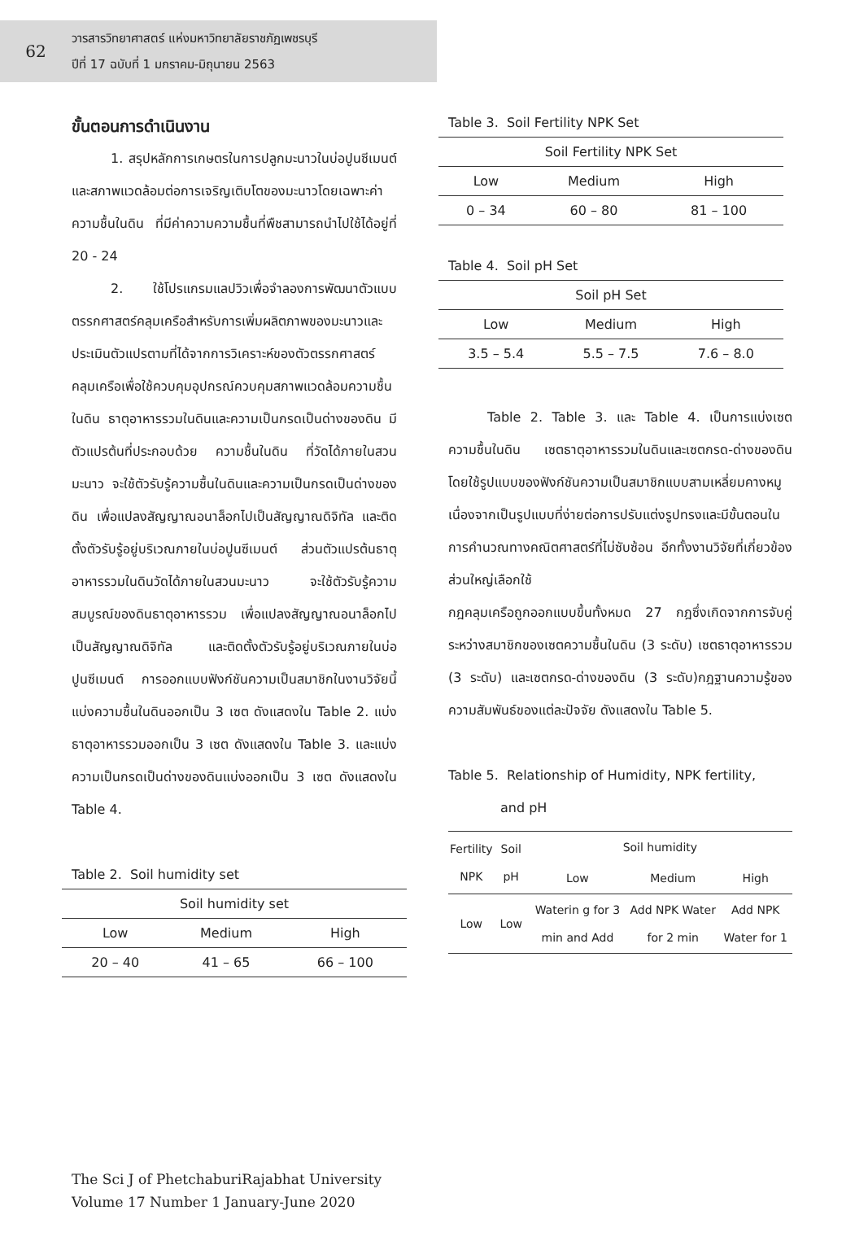62
วารสารวิทยาศาสตร์ แห่งมหาวิทยาลัยราชภัฏเพชรบุรี
ปีที่ 17 ฉบับที่ 1 มกราคม-มิถุนายน 2563
ขั้นตอนการดำเนินงาน
   1. สรุปหลักการเกษตรในการปลูกมะนาวในบ่อปูนซีเมนต์และสภาพแวดล้อมต่อการเจริญเติบโตของมะนาวโดยเฉพาะค่าความชื้นในดิน ที่มีค่าความความชื้นที่พืชสามารถนำไปใช้ได้อยู่ที่ 20 - 24
   2. ใช้โปรแกรมแลปวิวเพื่อจำลองการพัฒนาตัวแบบตรรกศาสตร์คลุมเครือสำหรับการเพิ่มผลิตภาพของมะนาวและประเมินตัวแปรตามที่ได้จากการวิเคราะห์ของตัวตรรกศาสตร์คลุมเครือเพื่อใช้ควบคุมอุปกรณ์ควบคุมสภาพแวดล้อมความชื้นในดิน ธาตุอาหารรวมในดินและความเป็นกรดเป็นด่างของดิน มีตัวแปรต้นที่ประกอบด้วย ความชื้นในดิน ที่วัดได้ภายในสวนมะนาว จะใช้ตัวรับรู้ความชื้นในดินและความเป็นกรดเป็นด่างของดิน เพื่อแปลงสัญญาณอนาล็อกไปเป็นสัญญาณดิจิทัล และติดตั้งตัวรับรู้อยู่บริเวณภายในบ่อปูนซีเมนต์ ส่วนตัวแปรต้นธาตุอาหารรวมในดินวัดได้ภายในสวนมะนาว จะใช้ตัวรับรู้ความสมบูรณ์ของดินธาตุอาหารรวม เพื่อแปลงสัญญาณอนาล็อกไปเป็นสัญญาณดิจิทัล และติดตั้งตัวรับรู้อยู่บริเวณภายในบ่อปูนซีเมนต์ การออกแบบฟังก์ชันความเป็นสมาชิกในงานวิจัยนี้แบ่งความชื้นในดินออกเป็น 3 เซต ดังแสดงใน Table 2. แบ่งธาตุอาหารรวมออกเป็น 3 เซต ดังแสดงใน Table 3. และแบ่งความเป็นกรดเป็นด่างของดินแบ่งออกเป็น 3 เซต ดังแสดงใน Table 4.
Table 2. Soil humidity set
| Soil humidity set | | |
| --- | --- | --- |
| Low | Medium | High |
| 20 – 40 | 41 – 65 | 66 – 100 |
Table 3. Soil Fertility NPK Set
| Soil Fertility NPK Set | | |
| --- | --- | --- |
| Low | Medium | High |
| 0 – 34 | 60 – 80 | 81 – 100 |
Table 4. Soil pH Set
| Soil pH Set | | |
| --- | --- | --- |
| Low | Medium | High |
| 3.5 – 5.4 | 5.5 – 7.5 | 7.6 – 8.0 |
   Table 2. Table 3. และ Table 4. เป็นการแบ่งเซตความชื้นในดิน เซตธาตุอาหารรวมในดินและเซตกรด-ด่างของดินโดยใช้รูปแบบของฟังก์ชันความเป็นสมาชิกแบบสามเหลี่ยมคางหมู เนื่องจากเป็นรูปแบบที่ง่ายต่อการปรับแต่งรูปทรงและมีขั้นตอนในการคำนวณทางคณิตศาสตร์ที่ไม่ซับซ้อน อีกทั้งงานวิจัยที่เกี่ยวข้องส่วนใหญ่เลือกใช้
กฎคลุมเครือถูกออกแบบขึ้นทั้งหมด 27 กฎซึ่งเกิดจากการจับคู่ระหว่างสมาชิกของเซตความชื้นในดิน (3 ระดับ) เซตธาตุอาหารรวม (3 ระดับ) และเซตกรด-ด่างของดิน (3 ระดับ)กฎฐานความรู้ของความสัมพันธ์ของแต่ละปัจจัย ดังแสดงใน Table 5.
Table 5. Relationship of Humidity, NPK fertility,
    and pH
| Fertility NPK | Soil pH | Soil humidity | | |
| --- | --- | --- | --- | --- |
| | | Low | Medium | High |
| Low | Low | Waterin g for 3 min and Add | Add NPK Water for 2 min | Add NPK Water for 1 |
The Sci J of PhetchaburiRajabhat University
Volume 17 Number 1 January-June 2020